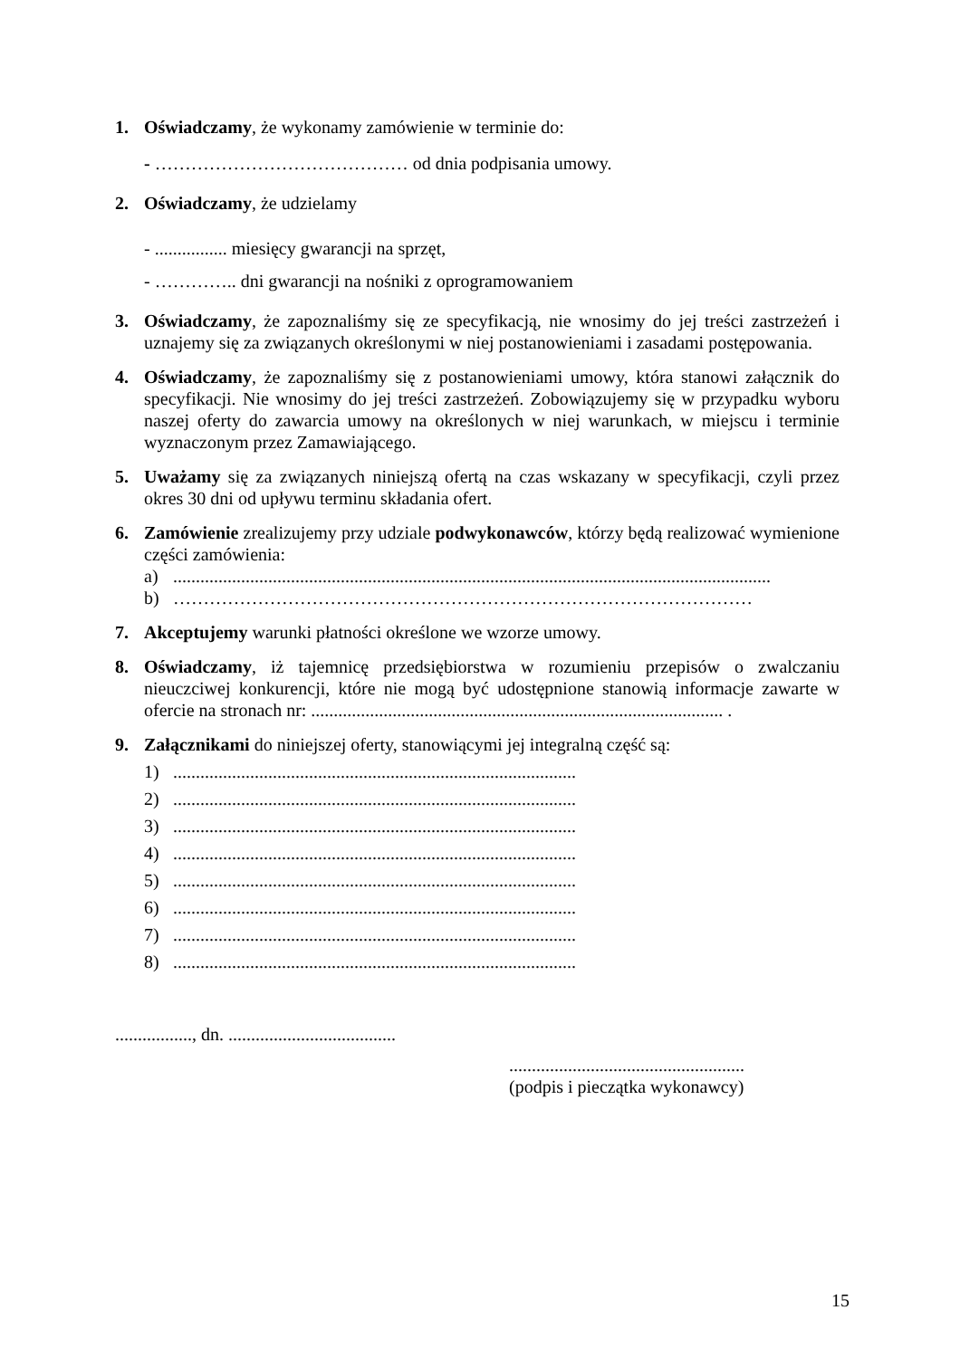1. Oświadczamy, że wykonamy zamówienie w terminie do:
- …………………………………… od dnia podpisania umowy.
2. Oświadczamy, że udzielamy
- ................ miesięcy gwarancji na sprzęt,
- ………….. dni gwarancji na nośniki z oprogramowaniem
3. Oświadczamy, że zapoznaliśmy się ze specyfikacją, nie wnosimy do jej treści zastrzeżeń i uznajemy się za związanych określonymi w niej postanowieniami i zasadami postępowania.
4. Oświadczamy, że zapoznaliśmy się z postanowieniami umowy, która stanowi załącznik do specyfikacji. Nie wnosimy do jej treści zastrzeżeń. Zobowiązujemy się w przypadku wyboru naszej oferty do zawarcia umowy na określonych w niej warunkach, w miejscu i terminie wyznaczonym przez Zamawiającego.
5. Uważamy się za związanych niniejszą ofertą na czas wskazany w specyfikacji, czyli przez okres 30 dni od upływu terminu składania ofert.
6. Zamówienie zrealizujemy przy udziale podwykonawców, którzy będą realizować wymienione części zamówienia:
a)....................................................................................................................................
b) ……………………………………………………………………………………
7. Akceptujemy warunki płatności określone we wzorze umowy.
8. Oświadczamy, iż tajemnicę przedsiębiorstwa w rozumieniu przepisów o zwalczaniu nieuczciwej konkurencji, które nie mogą być udostępnione stanowią informacje zawarte w ofercie na stronach nr: ........................................................................................... .
9. Załącznikami do niniejszej oferty, stanowiącymi jej integralną część są:
1).........................................................................................
2).........................................................................................
3).........................................................................................
4).........................................................................................
5).........................................................................................
6).........................................................................................
7).........................................................................................
8).........................................................................................
................., dn. .....................................
....................................................
(podpis i pieczątka wykonawcy)
15